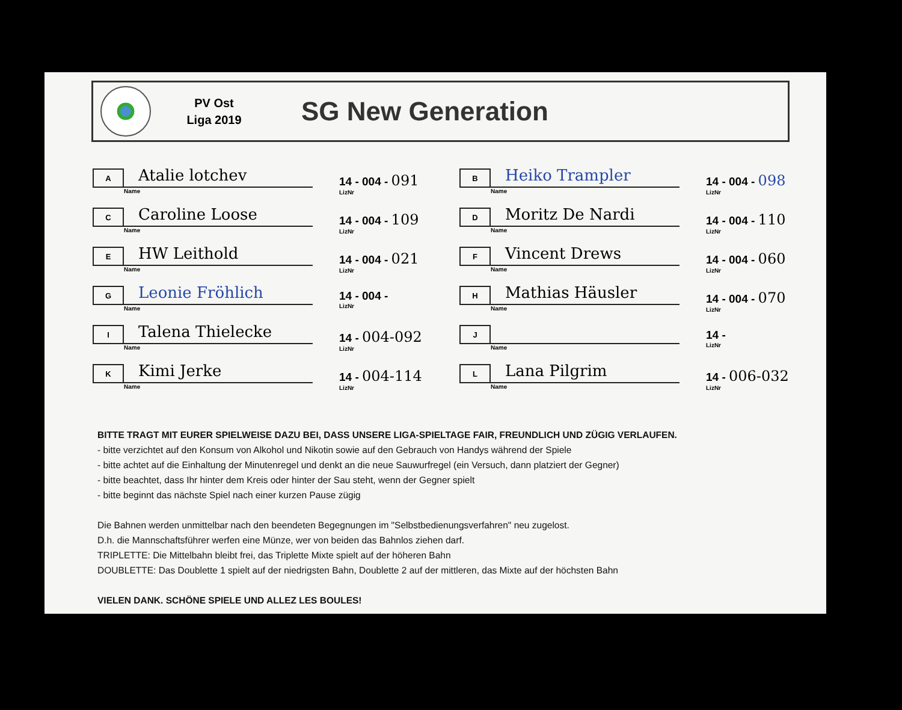PV Ost
Liga 2019
SG New Generation
A
Atalie lotchev
Name
14 - 004 - 091
LizNr
B
Heiko Trampler
Name
14 - 004 - 098
LizNr
C
Caroline Loose
Name
14 - 004 - 109
LizNr
D
Moritz De Nardi
Name
14 - 004 - 110
LizNr
E
HW Leithold
Name
14 - 004 - 021
LizNr
F
Vincent Drews
Name
14 - 004 - 060
LizNr
G
Leonie Fröhlich
Name
14 - 004 -
LizNr
H
Mathias Häusler
Name
14 - 004 - 070
LizNr
I
Talena Thielecke
Name
14 - 004-092
LizNr
J
Name
14 -
LizNr
K
Kimi Jerke
Name
14 - 004-114
LizNr
L
Lana Pilgrim
Name
14 - 006-032
LizNr
BITTE TRAGT MIT EURER SPIELWEISE DAZU BEI, DASS UNSERE LIGA-SPIELTAGE FAIR, FREUNDLICH UND ZÜGIG VERLAUFEN.
- bitte verzichtet auf den Konsum von Alkohol und Nikotin sowie auf den Gebrauch von Handys während der Spiele
- bitte achtet auf die Einhaltung der Minutenregel und denkt an die neue Sauwurfregel (ein Versuch, dann platziert der Gegner)
- bitte beachtet, dass Ihr hinter dem Kreis oder hinter der Sau steht, wenn der Gegner spielt
- bitte beginnt das nächste Spiel nach einer kurzen Pause zügig
Die Bahnen werden unmittelbar nach den beendeten Begegnungen im "Selbstbedienungsverfahren" neu zugelost.
D.h. die Mannschaftsführer werfen eine Münze, wer von beiden das Bahnlos ziehen darf.
TRIPLETTE: Die Mittelbahn bleibt frei, das Triplette Mixte spielt auf der höheren Bahn
DOUBLETTE: Das Doublette 1 spielt auf der niedrigsten Bahn, Doublette 2 auf der mittleren, das Mixte auf der höchsten Bahn
VIELEN DANK. SCHÖNE SPIELE UND ALLEZ LES BOULES!